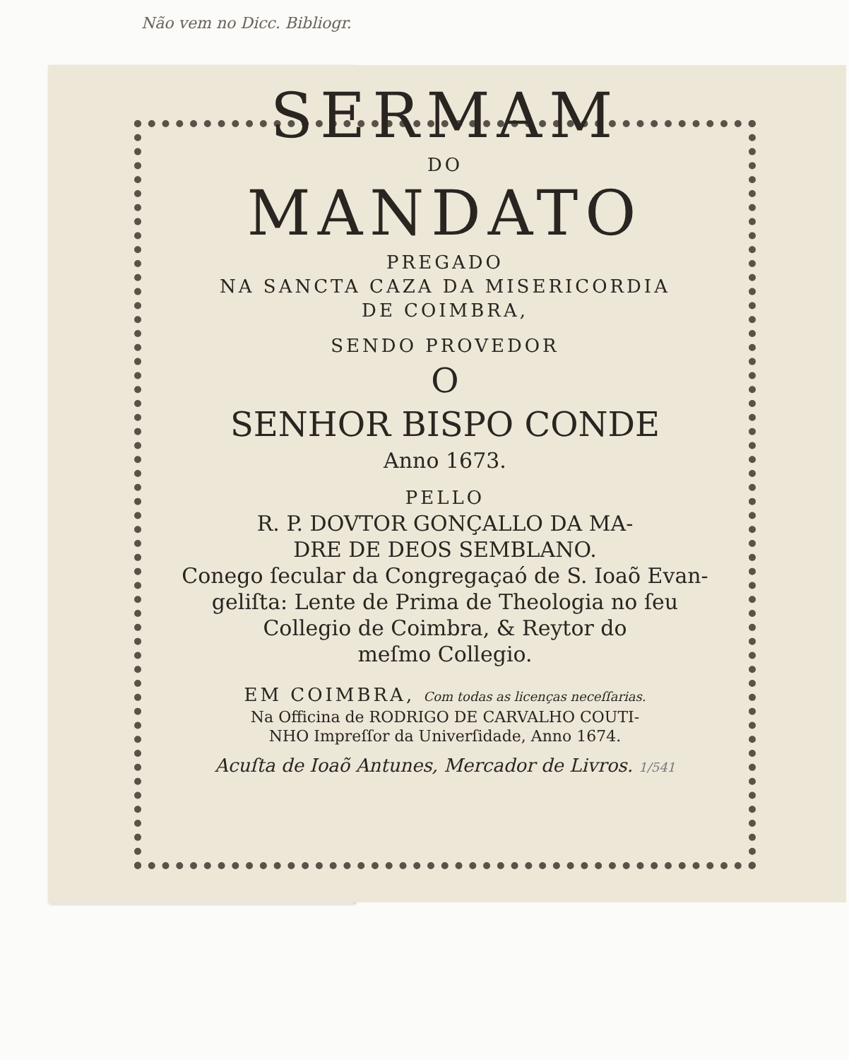Não vem no Dicc. Bibliogr.
SERMAM
DO
MANDATO
PREGADO
NA SANCTA CAZA DA MISERICORDIA
DE COIMBRA,
SENDO PROVEDOR
O
SENHOR BISPO CONDE
Anno 1673.
PELLO
R. P. DOVTOR GONÇALLO DA MA-
DRE DE DEOS SEMBLANO.
Conego ſecular da Congregaçaó de S. Ioaõ Evan-
geliſta: Lente de Prima de Theologia no ſeu
Collegio de Coimbra, & Reytor do
meſmo Collegio.
EM COIMBRA, Com todas as licenças neceſſarias.
Na Officina de RODRIGO DE CARVALHO COUTI-
NHO Impreſſor da Univerſidade, Anno 1674.
Acuſta de Ioaõ Antunes, Mercador de Livros. 1/541